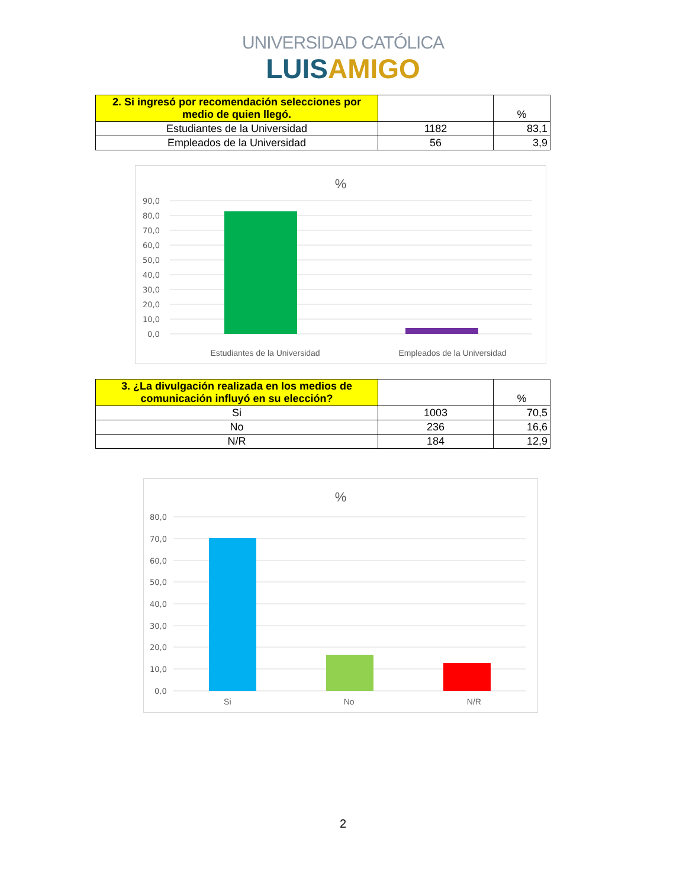UNIVERSIDAD CATÓLICA
LUISAMIGO
| 2. Si ingresó por recomendación selecciones por medio de quien llegó. | | % |
| --- | --- | --- |
| Estudiantes de la Universidad | 1182 | 83,1 |
| Empleados de la Universidad | 56 | 3,9 |
%
90,0
80,0
70,0
60,0
50,0
40,0
30,0
20,0
10,0
0,0
Estudiantes de la Universidad Empleados de la Universidad
| 3. ¿La divulgación realizada en los medios de comunicación influyó en su elección? | | % |
| --- | --- | --- |
| Si | 1003 | 70,5 |
| No | 236 | 16,6 |
| N/R | 184 | 12,9 |
%
80,0
70,0
60,0
50,0
40,0
30,0
20,0
10,0
0,0
Si No N/R
2